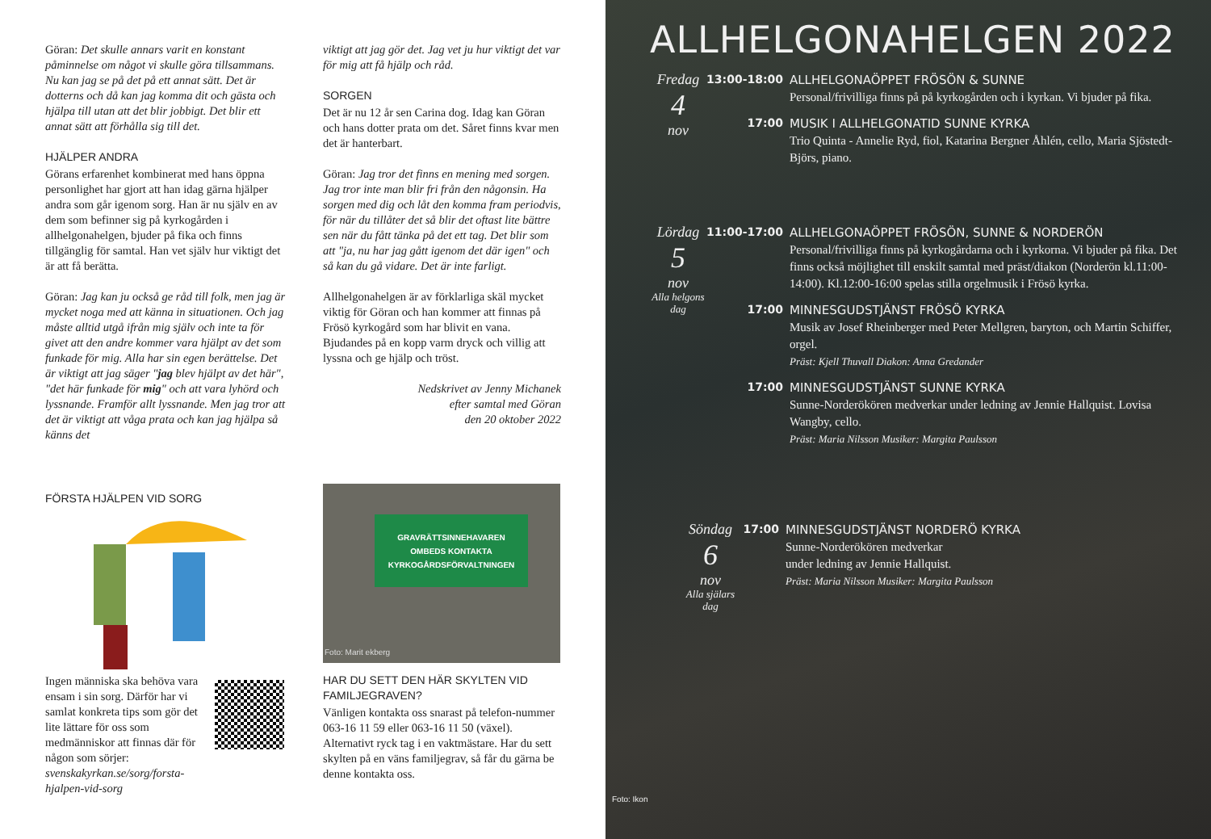Göran: Det skulle annars varit en konstant påminnelse om något vi skulle göra tillsammans. Nu kan jag se på det på ett annat sätt. Det är dotterns och då kan jag komma dit och gästa och hjälpa till utan att det blir jobbigt. Det blir ett annat sätt att förhålla sig till det.
HJÄLPER ANDRA
Görans erfarenhet kombinerat med hans öppna personlighet har gjort att han idag gärna hjälper andra som går igenom sorg. Han är nu själv en av dem som befinner sig på kyrkogården i allhelgonahelgen, bjuder på fika och finns tillgänglig för samtal. Han vet själv hur viktigt det är att få berätta.
Göran: Jag kan ju också ge råd till folk, men jag är mycket noga med att känna in situationen. Och jag måste alltid utgå ifrån mig själv och inte ta för givet att den andre kommer vara hjälpt av det som funkade för mig. Alla har sin egen berättelse. Det är viktigt att jag säger "jag blev hjälpt av det här", "det här funkade för mig" och att vara lyhörd och lyssnande. Framför allt lyssnande. Men jag tror att det är viktigt att våga prata och kan jag hjälpa så känns det
FÖRSTA HJÄLPEN VID SORG
Ingen människa ska behöva vara ensam i sin sorg. Därför har vi samlat konkreta tips som gör det lite lättare för oss som medmänniskor att finnas där för någon som sörjer:
svenskakyrkan.se/sorg/forsta-hjalpen-vid-sorg
viktigt att jag gör det. Jag vet ju hur viktigt det var för mig att få hjälp och råd.
SORGEN
Det är nu 12 år sen Carina dog. Idag kan Göran och hans dotter prata om det. Såret finns kvar men det är hanterbart.
Göran: Jag tror det finns en mening med sorgen. Jag tror inte man blir fri från den någonsin. Ha sorgen med dig och låt den komma fram periodvis, för när du tillåter det så blir det oftast lite bättre sen när du fått tänka på det ett tag. Det blir som att "ja, nu har jag gått igenom det där igen" och så kan du gå vidare. Det är inte farligt.
Allhelgonahelgen är av förklarliga skäl mycket viktig för Göran och han kommer att finnas på Frösö kyrkogård som har blivit en vana. Bjudandes på en kopp varm dryck och villig att lyssna och ge hjälp och tröst.
Nedskrivet av Jenny Michanek
efter samtal med Göran
den 20 oktober 2022
GRAVRÄTTSINNEHAVAREN
OMBEDS KONTAKTA
KYRKOGÅRDSFÖRVALTNINGEN
Foto: Marit ekberg
HAR DU SETT DEN HÄR SKYLTEN VID FAMILJEGRAVEN?
Vänligen kontakta oss snarast på telefon-nummer 063-16 11 59 eller 063-16 11 50 (växel). Alternativt ryck tag i en vaktmästare. Har du sett skylten på en väns familjegrav, så får du gärna be denne kontakta oss.
ALLHELGONAHELGEN 2022
Fredag
4
nov
13:00-18:00
ALLHELGONAÖPPET FRÖSÖN & SUNNE
Personal/frivilliga finns på på kyrkogården och i kyrkan. Vi bjuder på fika.
17:00
MUSIK I ALLHELGONATID SUNNE KYRKA
Trio Quinta - Annelie Ryd, fiol, Katarina Bergner Åhlén, cello, Maria Sjöstedt-Björs, piano.
Lördag
5
nov
Alla helgons dag
11:00-17:00
ALLHELGONAÖPPET FRÖSÖN, SUNNE & NORDERÖN
Personal/frivilliga finns på kyrkogårdarna och i kyrkorna. Vi bjuder på fika. Det finns också möjlighet till enskilt samtal med präst/diakon (Norderön kl.11:00-14:00). Kl.12:00-16:00 spelas stilla orgelmusik i Frösö kyrka.
17:00
MINNESGUDSTJÄNST FRÖSÖ KYRKA
Musik av Josef Rheinberger med Peter Mellgren, baryton, och Martin Schiffer, orgel.
Präst: Kjell Thuvall Diakon: Anna Gredander
17:00
MINNESGUDSTJÄNST SUNNE KYRKA
Sunne-Norderökören medverkar under ledning av Jennie Hallquist. Lovisa Wangby, cello.
Präst: Maria Nilsson Musiker: Margita Paulsson
Söndag
6
nov
Alla själars dag
17:00
MINNESGUDSTJÄNST NORDERÖ KYRKA
Sunne-Norderökören medverkar
under ledning av Jennie Hallquist.
Präst: Maria Nilsson Musiker: Margita Paulsson
Foto: Ikon